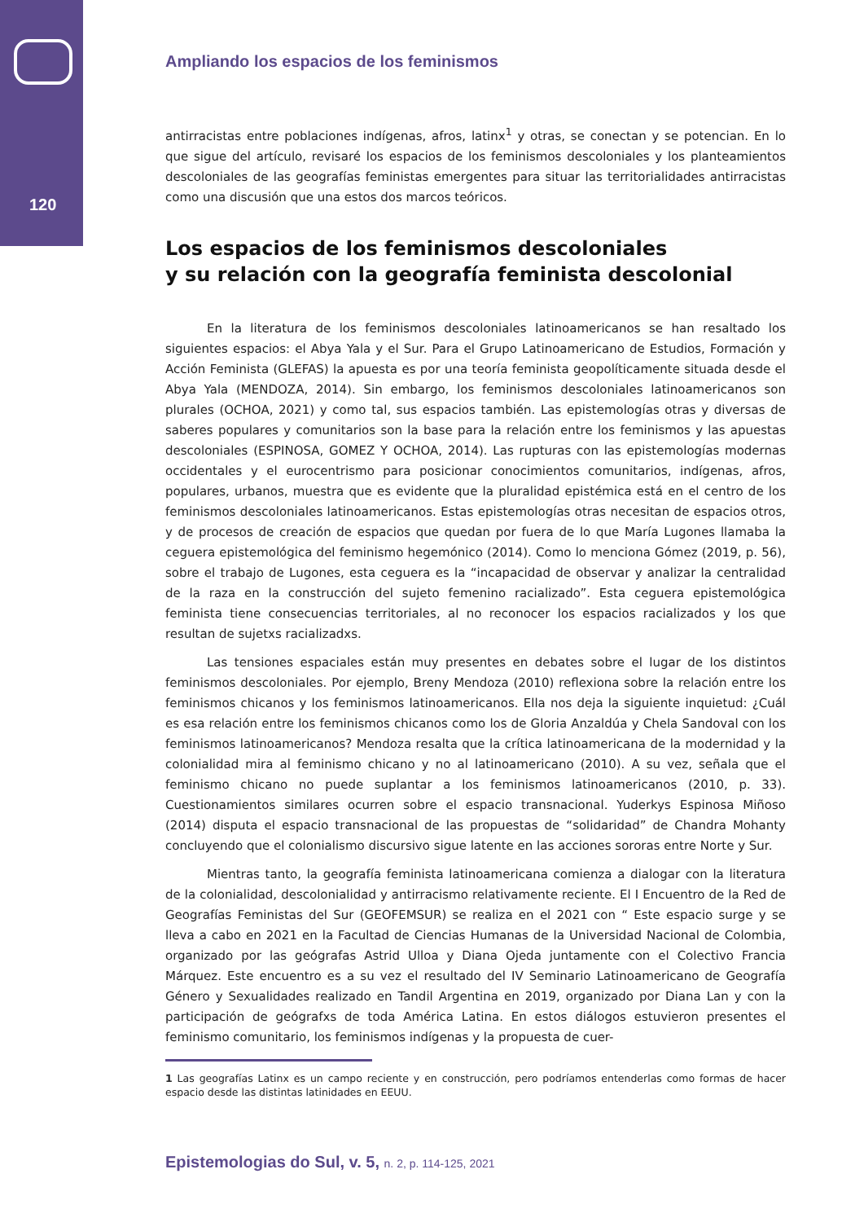120
Ampliando los espacios de los feminismos
antirracistas entre poblaciones indígenas, afros, latinx<sup>1</sup> y otras, se conectan y se potencian. En lo que sigue del artículo, revisaré los espacios de los feminismos descoloniales y los planteamientos descoloniales de las geografías feministas emergentes para situar las territorialidades antirracistas como una discusión que una estos dos marcos teóricos.
Los espacios de los feminismos descoloniales
y su relación con la geografía feminista descolonial
En la literatura de los feminismos descoloniales latinoamericanos se han resaltado los siguientes espacios: el Abya Yala y el Sur. Para el Grupo Latinoamericano de Estudios, Formación y Acción Feminista (GLEFAS) la apuesta es por una teoría feminista geopolíticamente situada desde el Abya Yala (MENDOZA, 2014). Sin embargo, los feminismos descoloniales latinoamericanos son plurales (OCHOA, 2021) y como tal, sus espacios también. Las epistemologías otras y diversas de saberes populares y comunitarios son la base para la relación entre los feminismos y las apuestas descoloniales (ESPINOSA, GOMEZ Y OCHOA, 2014). Las rupturas con las epistemologías modernas occidentales y el eurocentrismo para posicionar conocimientos comunitarios, indígenas, afros, populares, urbanos, muestra que es evidente que la pluralidad epistémica está en el centro de los feminismos descoloniales latinoamericanos. Estas epistemologías otras necesitan de espacios otros, y de procesos de creación de espacios que quedan por fuera de lo que María Lugones llamaba la ceguera epistemológica del feminismo hegemónico (2014). Como lo menciona Gómez (2019, p. 56), sobre el trabajo de Lugones, esta ceguera es la “incapacidad de observar y analizar la centralidad de la raza en la construcción del sujeto femenino racializado”. Esta ceguera epistemológica feminista tiene consecuencias territoriales, al no reconocer los espacios racializados y los que resultan de sujetxs racializadxs.
Las tensiones espaciales están muy presentes en debates sobre el lugar de los distintos feminismos descoloniales. Por ejemplo, Breny Mendoza (2010) reflexiona sobre la relación entre los feminismos chicanos y los feminismos latinoamericanos. Ella nos deja la siguiente inquietud: ¿Cuál es esa relación entre los feminismos chicanos como los de Gloria Anzaldúa y Chela Sandoval con los feminismos latinoamericanos? Mendoza resalta que la crítica latinoamericana de la modernidad y la colonialidad mira al feminismo chicano y no al latinoamericano (2010). A su vez, señala que el feminismo chicano no puede suplantar a los feminismos latinoamericanos (2010, p. 33). Cuestionamientos similares ocurren sobre el espacio transnacional. Yuderkys Espinosa Miñoso (2014) disputa el espacio transnacional de las propuestas de “solidaridad” de Chandra Mohanty concluyendo que el colonialismo discursivo sigue latente en las acciones sororas entre Norte y Sur.
Mientras tanto, la geografía feminista latinoamericana comienza a dialogar con la literatura de la colonialidad, descolonialidad y antirracismo relativamente reciente. El I Encuentro de la Red de Geografías Feministas del Sur (GEOFEMSUR) se realiza en el 2021 con “ Este espacio surge y se lleva a cabo en 2021 en la Facultad de Ciencias Humanas de la Universidad Nacional de Colombia, organizado por las geógrafas Astrid Ulloa y Diana Ojeda juntamente con el Colectivo Francia Márquez. Este encuentro es a su vez el resultado del IV Seminario Latinoamericano de Geografía Género y Sexualidades realizado en Tandil Argentina en 2019, organizado por Diana Lan y con la participación de geógrafxs de toda América Latina. En estos diálogos estuvieron presentes el feminismo comunitario, los feminismos indígenas y la propuesta de cuer-
1 Las geografías Latinx es un campo reciente y en construcción, pero podríamos entenderlas como formas de hacer espacio desde las distintas latinidades en EEUU.
Epistemologias do Sul, v. 5, n. 2, p. 114-125, 2021